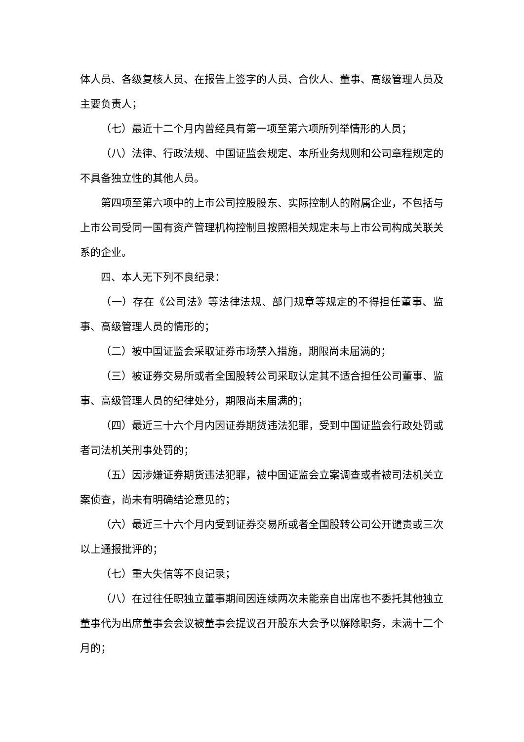体人员、各级复核人员、在报告上签字的人员、合伙人、董事、高级管理人员及主要负责人；
（七）最近十二个月内曾经具有第一项至第六项所列举情形的人员；
（八）法律、行政法规、中国证监会规定、本所业务规则和公司章程规定的不具备独立性的其他人员。
第四项至第六项中的上市公司控股股东、实际控制人的附属企业，不包括与上市公司受同一国有资产管理机构控制且按照相关规定未与上市公司构成关联关系的企业。
四、本人无下列不良纪录：
（一）存在《公司法》等法律法规、部门规章等规定的不得担任董事、监事、高级管理人员的情形的；
（二）被中国证监会采取证券市场禁入措施，期限尚未届满的；
（三）被证券交易所或者全国股转公司采取认定其不适合担任公司董事、监事、高级管理人员的纪律处分，期限尚未届满的；
（四）最近三十六个月内因证券期货违法犯罪，受到中国证监会行政处罚或者司法机关刑事处罚的；
（五）因涉嫌证券期货违法犯罪，被中国证监会立案调查或者被司法机关立案侦查，尚未有明确结论意见的；
（六）最近三十六个月内受到证券交易所或者全国股转公司公开谴责或三次以上通报批评的；
（七）重大失信等不良记录；
（八）在过往任职独立董事期间因连续两次未能亲自出席也不委托其他独立董事代为出席董事会会议被董事会提议召开股东大会予以解除职务，未满十二个月的；